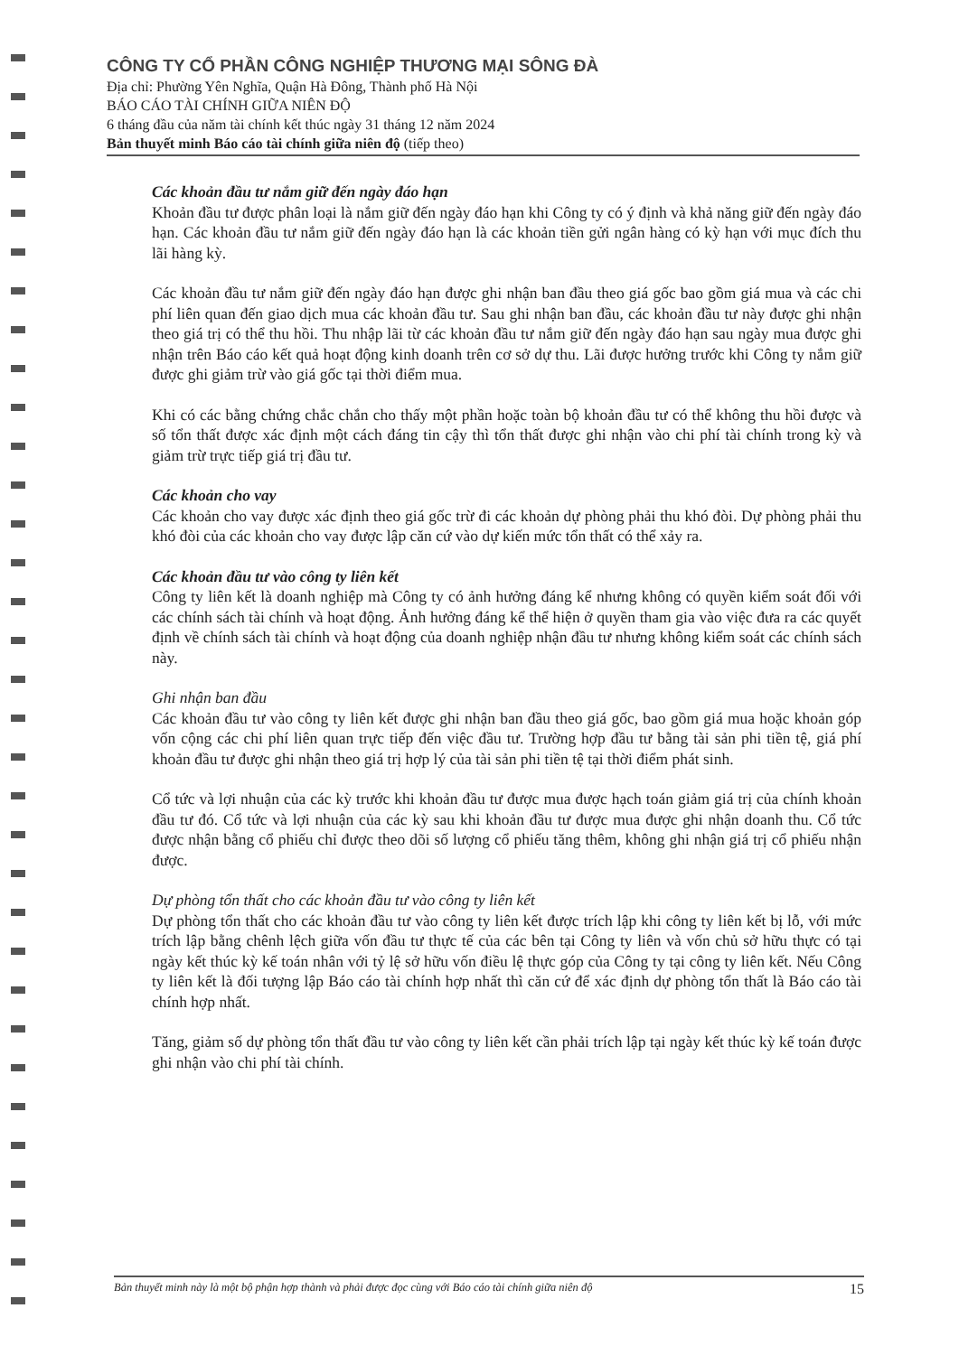CÔNG TY CỔ PHẦN CÔNG NGHIỆP THƯƠNG MẠI SÔNG ĐÀ
Địa chỉ: Phường Yên Nghĩa, Quận Hà Đông, Thành phố Hà Nội
BÁO CÁO TÀI CHÍNH GIỮA NIÊN ĐỘ
6 tháng đầu của năm tài chính kết thúc ngày 31 tháng 12 năm 2024
Bản thuyết minh Báo cáo tài chính giữa niên độ (tiếp theo)
Các khoản đầu tư nắm giữ đến ngày đáo hạn
Khoản đầu tư được phân loại là nắm giữ đến ngày đáo hạn khi Công ty có ý định và khả năng giữ đến ngày đáo hạn. Các khoản đầu tư nắm giữ đến ngày đáo hạn là các khoản tiền gửi ngân hàng có kỳ hạn với mục đích thu lãi hàng kỳ.
Các khoản đầu tư nắm giữ đến ngày đáo hạn được ghi nhận ban đầu theo giá gốc bao gồm giá mua và các chi phí liên quan đến giao dịch mua các khoản đầu tư. Sau ghi nhận ban đầu, các khoản đầu tư này được ghi nhận theo giá trị có thể thu hồi. Thu nhập lãi từ các khoản đầu tư nắm giữ đến ngày đáo hạn sau ngày mua được ghi nhận trên Báo cáo kết quả hoạt động kinh doanh trên cơ sở dự thu. Lãi được hưởng trước khi Công ty nắm giữ được ghi giảm trừ vào giá gốc tại thời điểm mua.
Khi có các bằng chứng chắc chắn cho thấy một phần hoặc toàn bộ khoản đầu tư có thể không thu hồi được và số tổn thất được xác định một cách đáng tin cậy thì tổn thất được ghi nhận vào chi phí tài chính trong kỳ và giảm trừ trực tiếp giá trị đầu tư.
Các khoản cho vay
Các khoản cho vay được xác định theo giá gốc trừ đi các khoản dự phòng phải thu khó đòi. Dự phòng phải thu khó đòi của các khoản cho vay được lập căn cứ vào dự kiến mức tổn thất có thể xảy ra.
Các khoản đầu tư vào công ty liên kết
Công ty liên kết là doanh nghiệp mà Công ty có ảnh hưởng đáng kể nhưng không có quyền kiểm soát đối với các chính sách tài chính và hoạt động. Ảnh hưởng đáng kể thể hiện ở quyền tham gia vào việc đưa ra các quyết định về chính sách tài chính và hoạt động của doanh nghiệp nhận đầu tư nhưng không kiểm soát các chính sách này.
Ghi nhận ban đầu
Các khoản đầu tư vào công ty liên kết được ghi nhận ban đầu theo giá gốc, bao gồm giá mua hoặc khoản góp vốn cộng các chi phí liên quan trực tiếp đến việc đầu tư. Trường hợp đầu tư bằng tài sản phi tiền tệ, giá phí khoản đầu tư được ghi nhận theo giá trị hợp lý của tài sản phi tiền tệ tại thời điểm phát sinh.
Cổ tức và lợi nhuận của các kỳ trước khi khoản đầu tư được mua được hạch toán giảm giá trị của chính khoản đầu tư đó. Cổ tức và lợi nhuận của các kỳ sau khi khoản đầu tư được mua được ghi nhận doanh thu. Cổ tức được nhận bằng cổ phiếu chỉ được theo dõi số lượng cổ phiếu tăng thêm, không ghi nhận giá trị cổ phiếu nhận được.
Dự phòng tổn thất cho các khoản đầu tư vào công ty liên kết
Dự phòng tổn thất cho các khoản đầu tư vào công ty liên kết được trích lập khi công ty liên kết bị lỗ, với mức trích lập bằng chênh lệch giữa vốn đầu tư thực tế của các bên tại Công ty liên và vốn chủ sở hữu thực có tại ngày kết thúc kỳ kế toán nhân với tỷ lệ sở hữu vốn điều lệ thực góp của Công ty tại công ty liên kết. Nếu Công ty liên kết là đối tượng lập Báo cáo tài chính hợp nhất thì căn cứ để xác định dự phòng tổn thất là Báo cáo tài chính hợp nhất.
Tăng, giảm số dự phòng tổn thất đầu tư vào công ty liên kết cần phải trích lập tại ngày kết thúc kỳ kế toán được ghi nhận vào chi phí tài chính.
Bản thuyết minh này là một bộ phận hợp thành và phải được đọc cùng với Báo cáo tài chính giữa niên độ 15